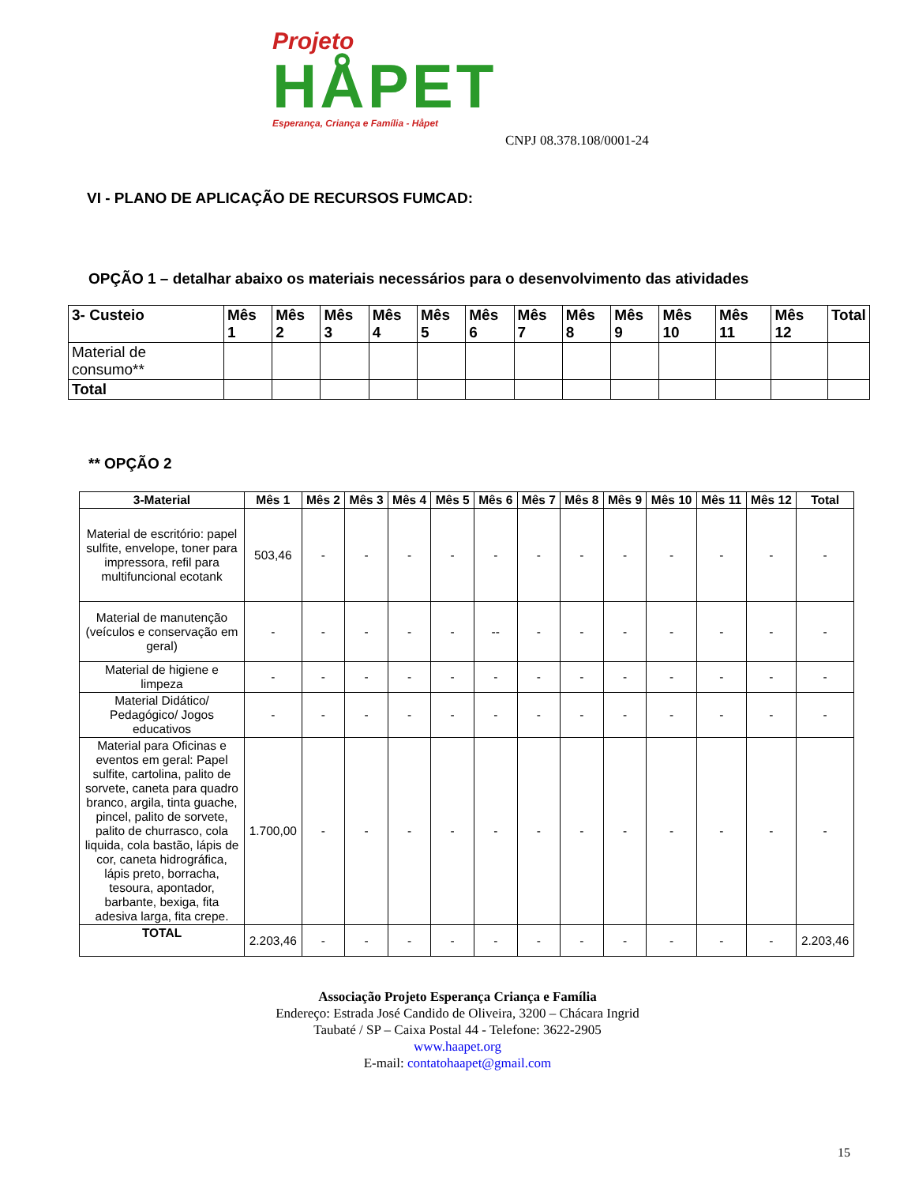Projeto
HÅPET
Esperança, Criança e Família - Håpet
CNPJ 08.378.108/0001-24
VI - PLANO DE APLICAÇÃO DE RECURSOS FUMCAD:
OPÇÃO 1 – detalhar abaixo os materiais necessários para o desenvolvimento das atividades
| 3- Custeio | Mês 1 | Mês 2 | Mês 3 | Mês 4 | Mês 5 | Mês 6 | Mês 7 | Mês 8 | Mês 9 | Mês 10 | Mês 11 | Mês 12 | Total |
| --- | --- | --- | --- | --- | --- | --- | --- | --- | --- | --- | --- | --- | --- |
| Material de consumo** | | | | | | | | | | | | | |
| Total | | | | | | | | | | | | | |
** OPÇÃO 2
| 3-Material | Mês 1 | Mês 2 | Mês 3 | Mês 4 | Mês 5 | Mês 6 | Mês 7 | Mês 8 | Mês 9 | Mês 10 | Mês 11 | Mês 12 | Total |
| --- | --- | --- | --- | --- | --- | --- | --- | --- | --- | --- | --- | --- | --- |
| Material de escritório: papel sulfite, envelope, toner para impressora, refil para multifuncional ecotank | 503,46 | - | - | - | - | - | - | - | - | - | - | - | - |
| Material de manutenção (veículos e conservação em geral) | - | - | - | - | - | -- | - | - | - | - | - | - | - |
| Material de higiene e limpeza | - | - | - | - | - | - | - | - | - | - | - | - | - |
| Material Didático/ Pedagógico/ Jogos educativos | - | - | - | - | - | - | - | - | - | - | - | - | - |
| Material para Oficinas e eventos em geral: Papel sulfite, cartolina, palito de sorvete, caneta para quadro branco, argila, tinta guache, pincel, palito de sorvete, palito de churrasco, cola liquida, cola bastão, lápis de cor, caneta hidrográfica, lápis preto, borracha, tesoura, apontador, barbante, bexiga, fita adesiva larga, fita crepe. | 1.700,00 | - | - | - | - | - | - | - | - | - | - | - | - |
| TOTAL | 2.203,46 | - | - | - | - | - | - | - | - | - | - | - | 2.203,46 |
Associação Projeto Esperança Criança e Família
Endereço: Estrada José Candido de Oliveira, 3200 – Chácara Ingrid
Taubaté / SP – Caixa Postal 44 - Telefone: 3622-2905
www.haapet.org
E-mail: contatohaapet@gmail.com
15